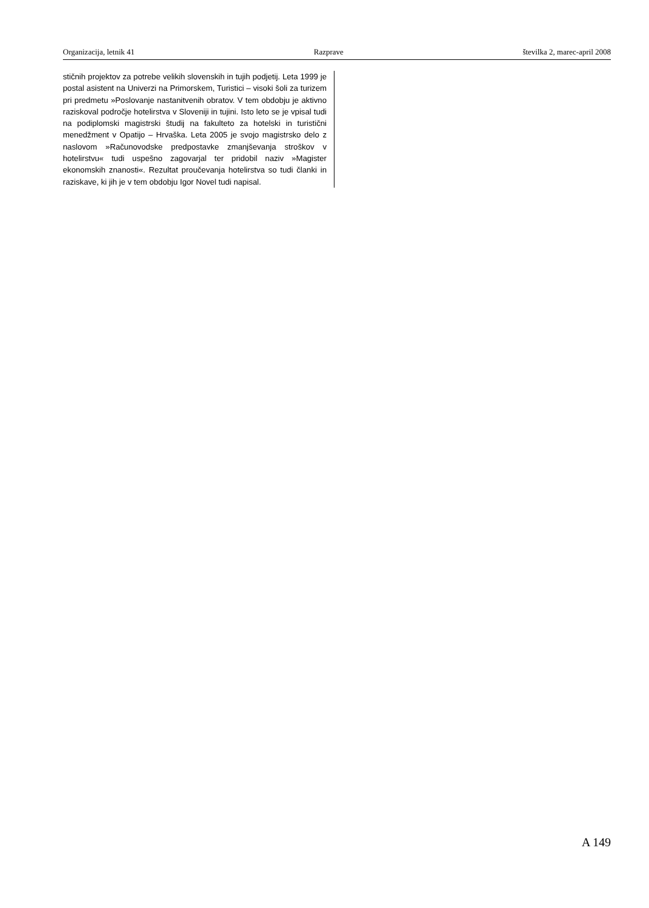Organizacija, letnik 41 Razprave številka 2, marec-april 2008
stičnih projektov za potrebe velikih slovenskih in tujih podjetij. Leta 1999 je postal asistent na Univerzi na Primorskem, Turistici – visoki šoli za turizem pri predmetu »Poslovanje nastanitvenih obratov. V tem obdobju je aktivno raziskoval področje hotelirstva v Sloveniji in tujini. Isto leto se je vpisal tudi na podiplomski magistrski študij na fakulteto za hotelski in turistični menedžment v Opatijo – Hrvaška. Leta 2005 je svojo magistrsko delo z naslovom »Računovodske predpostavke zmanjševanja stroškov v hotelirstvu« tudi uspešno zagovarjal ter pridobil naziv »Magister ekonomskih znanosti«. Rezultat proučevanja hotelirstva so tudi članki in raziskave, ki jih je v tem obdobju Igor Novel tudi napisal.
A 149